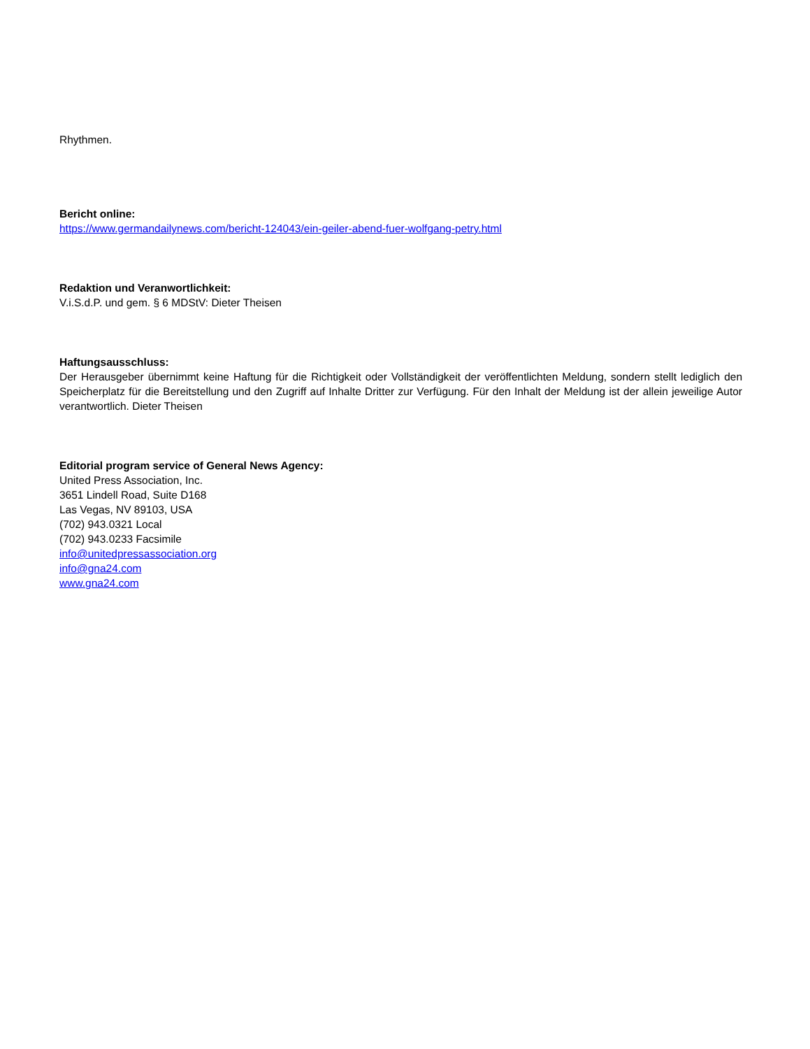Rhythmen.
Bericht online:
https://www.germandailynews.com/bericht-124043/ein-geiler-abend-fuer-wolfgang-petry.html
Redaktion und Veranwortlichkeit:
V.i.S.d.P. und gem. § 6 MDStV: Dieter Theisen
Haftungsausschluss:
Der Herausgeber übernimmt keine Haftung für die Richtigkeit oder Vollständigkeit der veröffentlichten Meldung, sondern stellt lediglich den Speicherplatz für die Bereitstellung und den Zugriff auf Inhalte Dritter zur Verfügung. Für den Inhalt der Meldung ist der allein jeweilige Autor verantwortlich. Dieter Theisen
Editorial program service of General News Agency:
United Press Association, Inc.
3651 Lindell Road, Suite D168
Las Vegas, NV 89103, USA
(702) 943.0321 Local
(702) 943.0233 Facsimile
info@unitedpressassociation.org
info@gna24.com
www.gna24.com